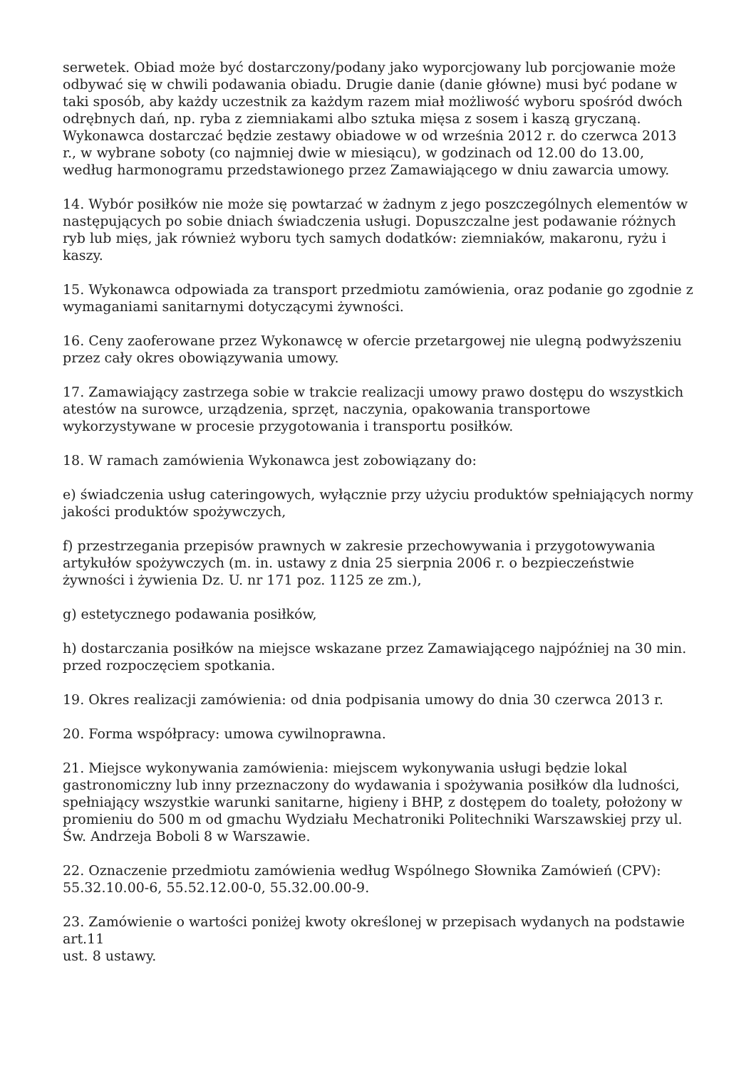serwetek. Obiad może być dostarczony/podany jako wyporcjowany lub porcjowanie może odbywać się w chwili podawania obiadu. Drugie danie (danie główne) musi być podane w taki sposób, aby każdy uczestnik za każdym razem miał możliwość wyboru spośród dwóch odrębnych dań, np. ryba z ziemniakami albo sztuka mięsa z sosem i kaszą gryczaną. Wykonawca dostarczać będzie zestawy obiadowe w od września 2012 r. do czerwca 2013 r., w wybrane soboty (co najmniej dwie w miesiącu), w godzinach od 12.00 do 13.00, według harmonogramu przedstawionego przez Zamawiającego w dniu zawarcia umowy.
14. Wybór posiłków nie może się powtarzać w żadnym z jego poszczególnych elementów w następujących po sobie dniach świadczenia usługi. Dopuszczalne jest podawanie różnych ryb lub mięs, jak również wyboru tych samych dodatków: ziemniaków, makaronu, ryżu i kaszy.
15. Wykonawca odpowiada za transport przedmiotu zamówienia, oraz podanie go zgodnie z wymaganiami sanitarnymi dotyczącymi żywności.
16. Ceny zaoferowane przez Wykonawcę w ofercie przetargowej nie ulegną podwyższeniu przez cały okres obowiązywania umowy.
17. Zamawiający zastrzega sobie w trakcie realizacji umowy prawo dostępu do wszystkich atestów na surowce, urządzenia, sprzęt, naczynia, opakowania transportowe wykorzystywane w procesie przygotowania i transportu posiłków.
18. W ramach zamówienia Wykonawca jest zobowiązany do:
e) świadczenia usług cateringowych, wyłącznie przy użyciu produktów spełniających normy jakości produktów spożywczych,
f) przestrzegania przepisów prawnych w zakresie przechowywania i przygotowywania artykułów spożywczych (m. in. ustawy z dnia 25 sierpnia 2006 r. o bezpieczeństwie żywności i żywienia Dz. U. nr 171 poz. 1125 ze zm.),
g) estetycznego podawania posiłków,
h) dostarczania posiłków na miejsce wskazane przez Zamawiającego najpóźniej na 30 min. przed rozpoczęciem spotkania.
19. Okres realizacji zamówienia: od dnia podpisania umowy do dnia 30 czerwca 2013 r.
20. Forma współpracy: umowa cywilnoprawna.
21. Miejsce wykonywania zamówienia: miejscem wykonywania usługi będzie lokal gastronomiczny lub inny przeznaczony do wydawania i spożywania posiłków dla ludności, spełniający wszystkie warunki sanitarne, higieny i BHP, z dostępem do toalety, położony w promieniu do 500 m od gmachu Wydziału Mechatroniki Politechniki Warszawskiej przy ul. Św. Andrzeja Boboli 8 w Warszawie.
22. Oznaczenie przedmiotu zamówienia według Wspólnego Słownika Zamówień (CPV): 55.32.10.00-6, 55.52.12.00-0, 55.32.00.00-9.
23. Zamówienie o wartości poniżej kwoty określonej w przepisach wydanych na podstawie art.11
ust. 8 ustawy.